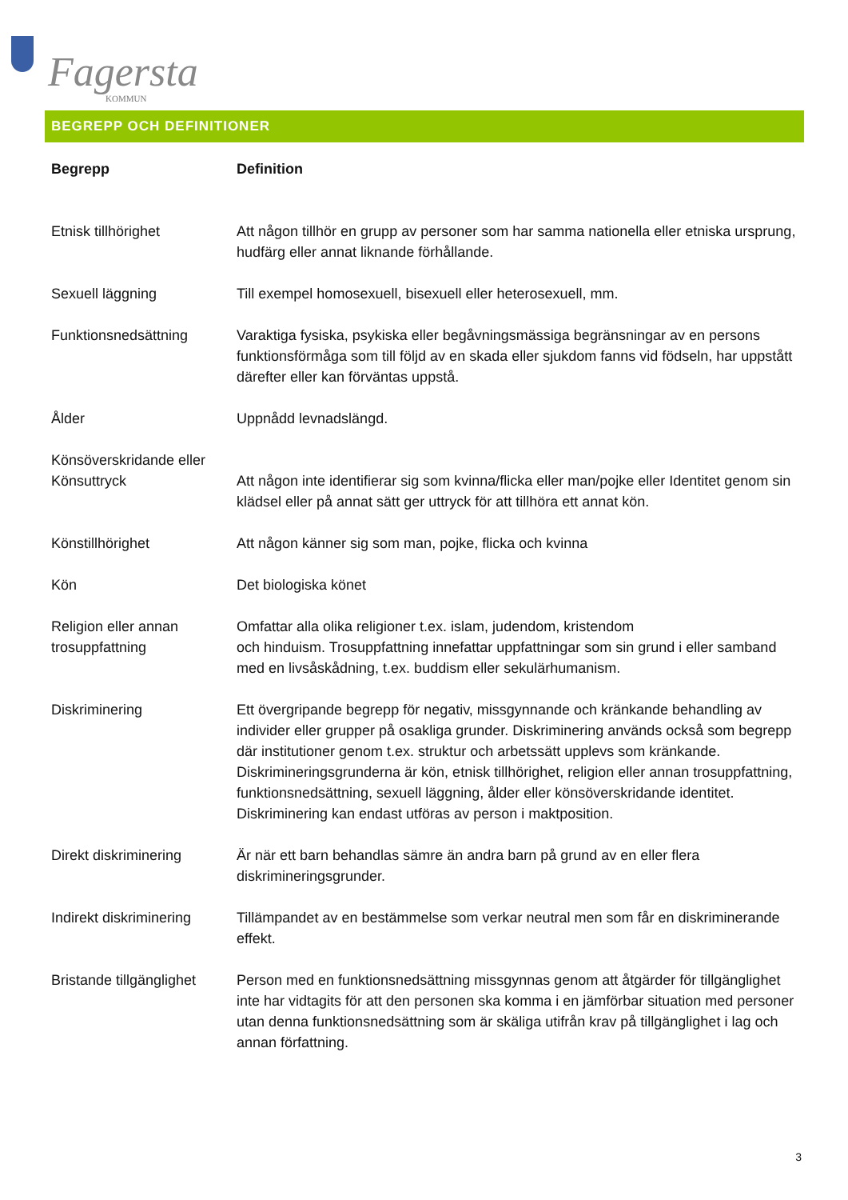Fagersta
KOMMUN
BEGREPP OCH DEFINITIONER
| Begrepp | Definition |
| --- | --- |
| Etnisk tillhörighet | Att någon tillhör en grupp av personer som har samma nationella eller etniska ursprung, hudfärg eller annat liknande förhållande. |
| Sexuell läggning | Till exempel homosexuell, bisexuell eller heterosexuell, mm. |
| Funktionsnedsättning | Varaktiga fysiska, psykiska eller begåvningsmässiga begränsningar av en persons funktionsförmåga som till följd av en skada eller sjukdom fanns vid födseln, har uppstått därefter eller kan förväntas uppstå. |
| Ålder | Uppnådd levnadslängd. |
| Könsöverskridande eller Könsuttryck | Att någon inte identifierar sig som kvinna/flicka eller man/pojke eller Identitet genom sin klädsel eller på annat sätt ger uttryck för att tillhöra ett annat kön. |
| Könstillhörighet | Att någon känner sig som man, pojke, flicka och kvinna |
| Kön | Det biologiska könet |
| Religion eller annan trosuppfattning | Omfattar alla olika religioner t.ex. islam, judendom, kristendom och hinduism. Trosuppfattning innefattar uppfattningar som sin grund i eller samband med en livsåskådning, t.ex. buddism eller sekulärhumanism. |
| Diskriminering | Ett övergripande begrepp för negativ, missgynnande och kränkande behandling av individer eller grupper på osakliga grunder. Diskriminering används också som begrepp där institutioner genom t.ex. struktur och arbetssätt upplevs som kränkande. Diskrimineringsgrunderna är kön, etnisk tillhörighet, religion eller annan trosuppfattning, funktionsnedsättning, sexuell läggning, ålder eller könsöverskridande identitet. Diskriminering kan endast utföras av person i maktposition. |
| Direkt diskriminering | Är när ett barn behandlas sämre än andra barn på grund av en eller flera diskrimineringsgrunder. |
| Indirekt diskriminering | Tillämpandet av en bestämmelse som verkar neutral men som får en diskriminerande effekt. |
| Bristande tillgänglighet | Person med en funktionsnedsättning missgynnas genom att åtgärder för tillgänglighet inte har vidtagits för att den personen ska komma i en jämförbar situation med personer utan denna funktionsnedsättning som är skäliga utifrån krav på tillgänglighet i lag och annan författning. |
3